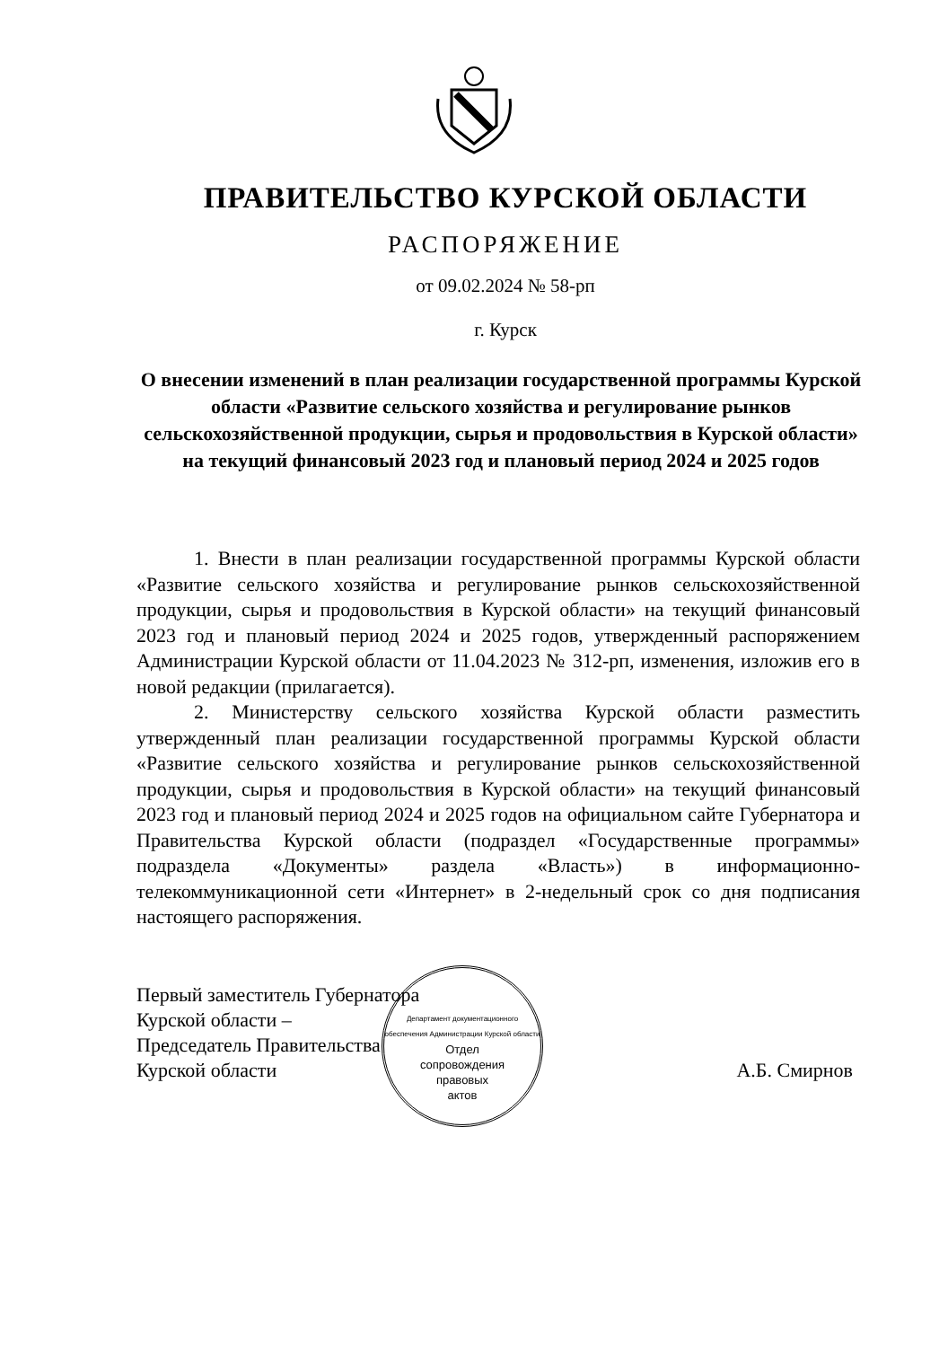ПРАВИТЕЛЬСТВО КУРСКОЙ ОБЛАСТИ
РАСПОРЯЖЕНИЕ
от 09.02.2024 № 58-рп
г. Курск
О внесении изменений в план реализации государственной программы Курской области «Развитие сельского хозяйства и регулирование рынков сельскохозяйственной продукции, сырья и продовольствия в Курской области» на текущий финансовый 2023 год и плановый период 2024 и 2025 годов
1. Внести в план реализации государственной программы Курской области «Развитие сельского хозяйства и регулирование рынков сельскохозяйственной продукции, сырья и продовольствия в Курской области» на текущий финансовый 2023 год и плановый период 2024 и 2025 годов, утвержденный распоряжением Администрации Курской области от 11.04.2023 № 312-рп, изменения, изложив его в новой редакции (прилагается).
2. Министерству сельского хозяйства Курской области разместить утвержденный план реализации государственной программы Курской области «Развитие сельского хозяйства и регулирование рынков сельскохозяйственной продукции, сырья и продовольствия в Курской области» на текущий финансовый 2023 год и плановый период 2024 и 2025 годов на официальном сайте Губернатора и Правительства Курской области (подраздел «Государственные программы» подраздела «Документы» раздела «Власть») в информационно-телекоммуникационной сети «Интернет» в 2-недельный срок со дня подписания настоящего распоряжения.
Первый заместитель Губернатора
Курской области –
Председатель Правительства
Курской области
А.Б. Смирнов
Департамент документационного обеспечения Администрации Курской области
Отдел
сопровождения
правовых
актов